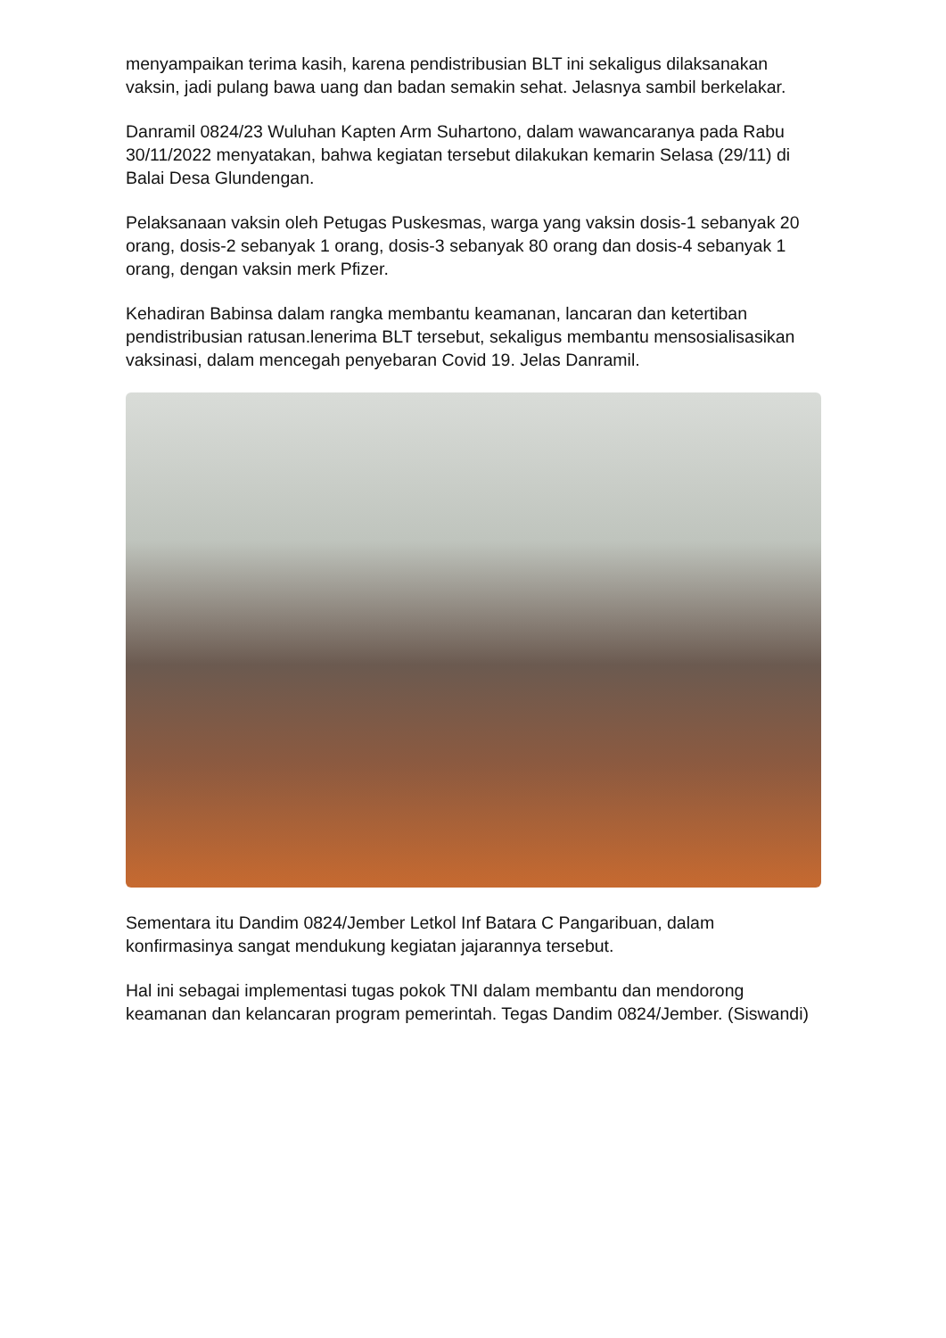menyampaikan terima kasih, karena pendistribusian BLT ini sekaligus dilaksanakan vaksin, jadi pulang bawa uang dan badan semakin sehat. Jelasnya sambil berkelakar.
Danramil 0824/23 Wuluhan Kapten Arm Suhartono, dalam wawancaranya pada Rabu 30/11/2022 menyatakan, bahwa kegiatan tersebut dilakukan kemarin Selasa (29/11) di Balai Desa Glundengan.
Pelaksanaan vaksin oleh Petugas Puskesmas, warga yang vaksin dosis-1 sebanyak 20 orang, dosis-2 sebanyak 1 orang, dosis-3 sebanyak 80 orang dan dosis-4 sebanyak 1 orang, dengan vaksin merk Pfizer.
Kehadiran Babinsa dalam rangka membantu keamanan, lancaran dan ketertiban pendistribusian ratusan.lenerima BLT tersebut, sekaligus membantu mensosialisasikan vaksinasi, dalam mencegah penyebaran Covid 19. Jelas Danramil.
Sementara itu Dandim 0824/Jember Letkol Inf Batara C Pangaribuan, dalam konfirmasinya sangat mendukung kegiatan jajarannya tersebut.
Hal ini sebagai implementasi tugas pokok TNI dalam membantu dan mendorong keamanan dan kelancaran program pemerintah. Tegas Dandim 0824/Jember. (Siswandi)